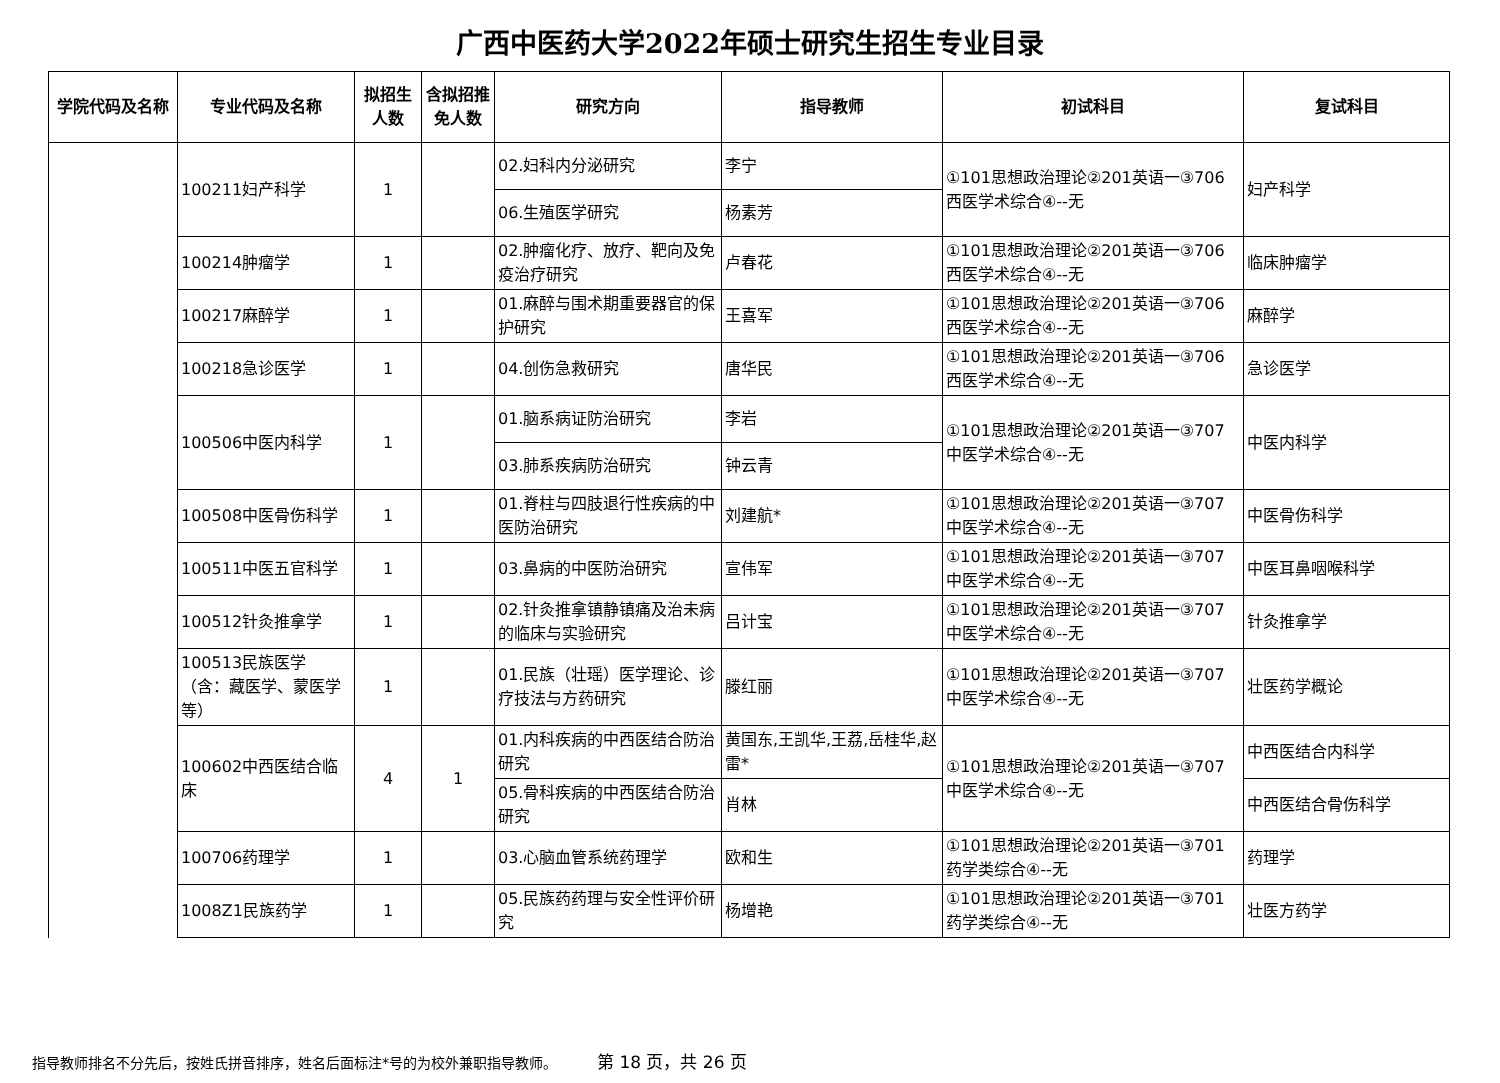广西中医药大学2022年硕士研究生招生专业目录
| 学院代码及名称 | 专业代码及名称 | 拟招生人数 | 含拟招推免人数 | 研究方向 | 指导教师 | 初试科目 | 复试科目 |
| --- | --- | --- | --- | --- | --- | --- | --- |
| | 100211妇产科学 | 1 | | 02.妇科内分泌研究 | 李宁 | ①101思想政治理论②201英语一③706西医学术综合④--无 | 妇产科学 |
| | | | | 06.生殖医学研究 | 杨素芳 | | |
| | 100214肿瘤学 | 1 | | 02.肿瘤化疗、放疗、靶向及免疫治疗研究 | 卢春花 | ①101思想政治理论②201英语一③706西医学术综合④--无 | 临床肿瘤学 |
| | 100217麻醉学 | 1 | | 01.麻醉与围术期重要器官的保护研究 | 王喜军 | ①101思想政治理论②201英语一③706西医学术综合④--无 | 麻醉学 |
| | 100218急诊医学 | 1 | | 04.创伤急救研究 | 唐华民 | ①101思想政治理论②201英语一③706西医学术综合④--无 | 急诊医学 |
| | 100506中医内科学 | 1 | | 01.脑系病证防治研究 | 李岩 | ①101思想政治理论②201英语一③707中医学术综合④--无 | 中医内科学 |
| | | | | 03.肺系疾病防治研究 | 钟云青 | | |
| | 100508中医骨伤科学 | 1 | | 01.脊柱与四肢退行性疾病的中医防治研究 | 刘建航* | ①101思想政治理论②201英语一③707中医学术综合④--无 | 中医骨伤科学 |
| | 100511中医五官科学 | 1 | | 03.鼻病的中医防治研究 | 宣伟军 | ①101思想政治理论②201英语一③707中医学术综合④--无 | 中医耳鼻咽喉科学 |
| | 100512针灸推拿学 | 1 | | 02.针灸推拿镇静镇痛及治未病的临床与实验研究 | 吕计宝 | ①101思想政治理论②201英语一③707中医学术综合④--无 | 针灸推拿学 |
| | 100513民族医学（含：藏医学、蒙医学等） | 1 | | 01.民族（壮瑶）医学理论、诊疗技法与方药研究 | 滕红丽 | ①101思想政治理论②201英语一③707中医学术综合④--无 | 壮医药学概论 |
| | 100602中西医结合临床 | 4 | 1 | 01.内科疾病的中西医结合防治研究 | 黄国东,王凯华,王荔,岳桂华,赵雷* | ①101思想政治理论②201英语一③707中医学术综合④--无 | 中西医结合内科学 |
| | | | | 05.骨科疾病的中西医结合防治研究 | 肖林 | | 中西医结合骨伤科学 |
| | 100706药理学 | 1 | | 03.心脑血管系统药理学 | 欧和生 | ①101思想政治理论②201英语一③701药学类综合④--无 | 药理学 |
| | 1008Z1民族药学 | 1 | | 05.民族药药理与安全性评价研究 | 杨增艳 | ①101思想政治理论②201英语一③701药学类综合④--无 | 壮医方药学 |
指导教师排名不分先后，按姓氏拼音排序，姓名后面标注*号的为校外兼职指导教师。 第 18 页，共 26 页